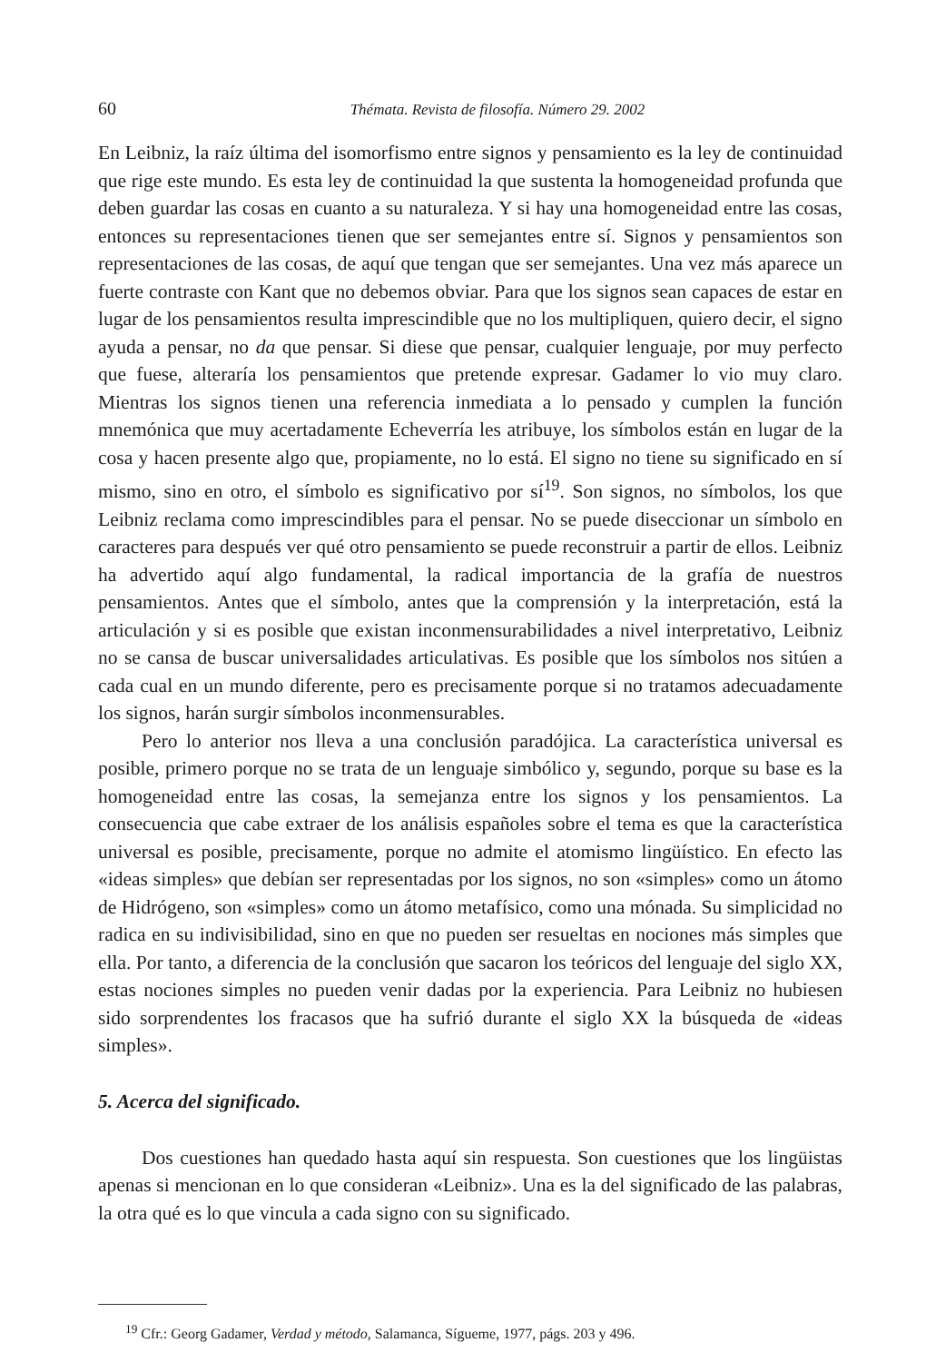60 Thémata. Revista de filosofía. Número 29. 2002
En Leibniz, la raíz última del isomorfismo entre signos y pensamiento es la ley de continuidad que rige este mundo. Es esta ley de continuidad la que sustenta la homogeneidad profunda que deben guardar las cosas en cuanto a su naturaleza. Y si hay una homogeneidad entre las cosas, entonces su representaciones tienen que ser semejantes entre sí. Signos y pensamientos son representaciones de las cosas, de aquí que tengan que ser semejantes. Una vez más aparece un fuerte contraste con Kant que no debemos obviar. Para que los signos sean capaces de estar en lugar de los pensamientos resulta imprescindible que no los multipliquen, quiero decir, el signo ayuda a pensar, no da que pensar. Si diese que pensar, cualquier lenguaje, por muy perfecto que fuese, alteraría los pensamientos que pretende expresar. Gadamer lo vio muy claro. Mientras los signos tienen una referencia inmediata a lo pensado y cumplen la función mnemónica que muy acertadamente Echeverría les atribuye, los símbolos están en lugar de la cosa y hacen presente algo que, propiamente, no lo está. El signo no tiene su significado en sí mismo, sino en otro, el símbolo es significativo por sí<sup>19</sup>. Son signos, no símbolos, los que Leibniz reclama como imprescindibles para el pensar. No se puede diseccionar un símbolo en caracteres para después ver qué otro pensamiento se puede reconstruir a partir de ellos. Leibniz ha advertido aquí algo fundamental, la radical importancia de la grafía de nuestros pensamientos. Antes que el símbolo, antes que la comprensión y la interpretación, está la articulación y si es posible que existan inconmensurabilidades a nivel interpretativo, Leibniz no se cansa de buscar universalidades articulativas. Es posible que los símbolos nos sitúen a cada cual en un mundo diferente, pero es precisamente porque si no tratamos adecuadamente los signos, harán surgir símbolos inconmensurables.
Pero lo anterior nos lleva a una conclusión paradójica. La característica universal es posible, primero porque no se trata de un lenguaje simbólico y, segundo, porque su base es la homogeneidad entre las cosas, la semejanza entre los signos y los pensamientos. La consecuencia que cabe extraer de los análisis españoles sobre el tema es que la característica universal es posible, precisamente, porque no admite el atomismo lingüístico. En efecto las «ideas simples» que debían ser representadas por los signos, no son «simples» como un átomo de Hidrógeno, son «simples» como un átomo metafísico, como una mónada. Su simplicidad no radica en su indivisibilidad, sino en que no pueden ser resueltas en nociones más simples que ella. Por tanto, a diferencia de la conclusión que sacaron los teóricos del lenguaje del siglo XX, estas nociones simples no pueden venir dadas por la experiencia. Para Leibniz no hubiesen sido sorprendentes los fracasos que ha sufrió durante el siglo XX la búsqueda de «ideas simples».
5. Acerca del significado.
Dos cuestiones han quedado hasta aquí sin respuesta. Son cuestiones que los lingüistas apenas si mencionan en lo que consideran «Leibniz». Una es la del significado de las palabras, la otra qué es lo que vincula a cada signo con su significado.
<sup>19</sup> Cfr.: Georg Gadamer, Verdad y método, Salamanca, Sígueme, 1977, págs. 203 y 496.